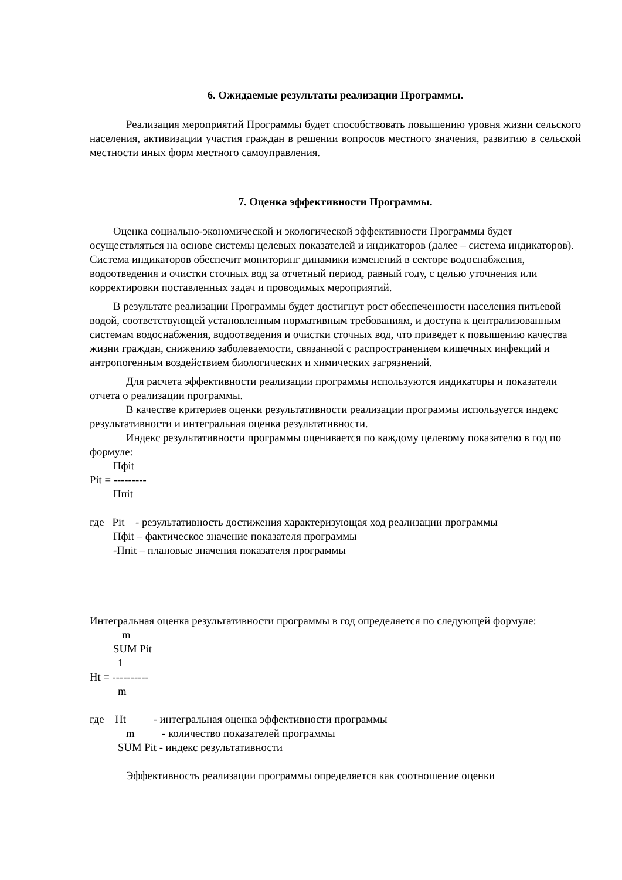6. Ожидаемые результаты реализации Программы.
Реализация мероприятий Программы будет способствовать повышению уровня жизни сельского населения, активизации участия граждан в решении вопросов местного значения, развитию в сельской местности иных форм местного самоуправления.
7. Оценка эффективности Программы.
Оценка социально-экономической и экологической эффективности Программы будет осуществляться на основе системы целевых показателей и индикаторов (далее – система индикаторов). Система индикаторов обеспечит мониторинг динамики изменений в секторе водоснабжения, водоотведения и очистки сточных вод за отчетный период, равный году, с целью уточнения или корректировки поставленных задач и проводимых мероприятий.
В результате реализации Программы будет достигнут рост обеспеченности населения питьевой водой, соответствующей установленным нормативным требованиям, и доступа к централизованным системам водоснабжения, водоотведения и очистки сточных вод, что приведет к повышению качества жизни граждан, снижению заболеваемости, связанной с распространением кишечных инфекций и антропогенным воздействием биологических и химических загрязнений.
Для расчета эффективности реализации программы используются индикаторы и показатели отчета о реализации программы.
В качестве критериев оценки результативности реализации программы используется индекс результативности и интегральная оценка результативности.
Индекс результативности программы оценивается по каждому целевому показателю в год по формуле:
Пфit
Pit = ---------
Ппit
где Pit - результативность достижения характеризующая ход реализации программы
Пфit – фактическое значение показателя программы
-Ппit – плановые значения показателя программы
Интегральная оценка результативности программы в год определяется по следующей формуле:
m
SUM Pit
1
Ht = ----------
m
где Ht - интегральная оценка эффективности программы
m - количество показателей программы
SUM Pit - индекс результативности
Эффективность реализации программы определяется как соотношение оценки